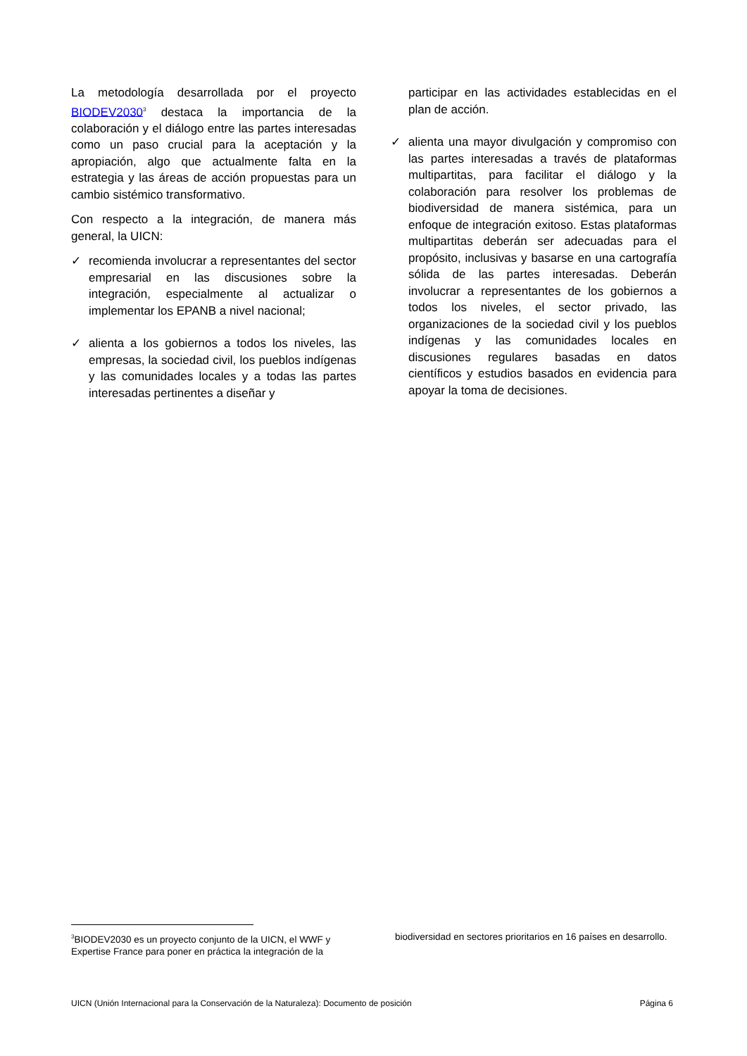La metodología desarrollada por el proyecto BIODEV2030<sup>3</sup> destaca la importancia de la colaboración y el diálogo entre las partes interesadas como un paso crucial para la aceptación y la apropiación, algo que actualmente falta en la estrategia y las áreas de acción propuestas para un cambio sistémico transformativo.
Con respecto a la integración, de manera más general, la UICN:
✓ recomienda involucrar a representantes del sector empresarial en las discusiones sobre la integración, especialmente al actualizar o implementar los EPANB a nivel nacional;
✓ alienta a los gobiernos a todos los niveles, las empresas, la sociedad civil, los pueblos indígenas y las comunidades locales y a todas las partes interesadas pertinentes a diseñar y
participar en las actividades establecidas en el plan de acción.
✓ alienta una mayor divulgación y compromiso con las partes interesadas a través de plataformas multipartitas, para facilitar el diálogo y la colaboración para resolver los problemas de biodiversidad de manera sistémica, para un enfoque de integración exitoso. Estas plataformas multipartitas deberán ser adecuadas para el propósito, inclusivas y basarse en una cartografía sólida de las partes interesadas. Deberán involucrar a representantes de los gobiernos a todos los niveles, el sector privado, las organizaciones de la sociedad civil y los pueblos indígenas y las comunidades locales en discusiones regulares basadas en datos científicos y estudios basados en evidencia para apoyar la toma de decisiones.
<sup>3</sup> BIODEV2030 es un proyecto conjunto de la UICN, el WWF y Expertise France para poner en práctica la integración de la
biodiversidad en sectores prioritarios en 16 países en desarrollo.
UICN (Unión Internacional para la Conservación de la Naturaleza): Documento de posición Página 6